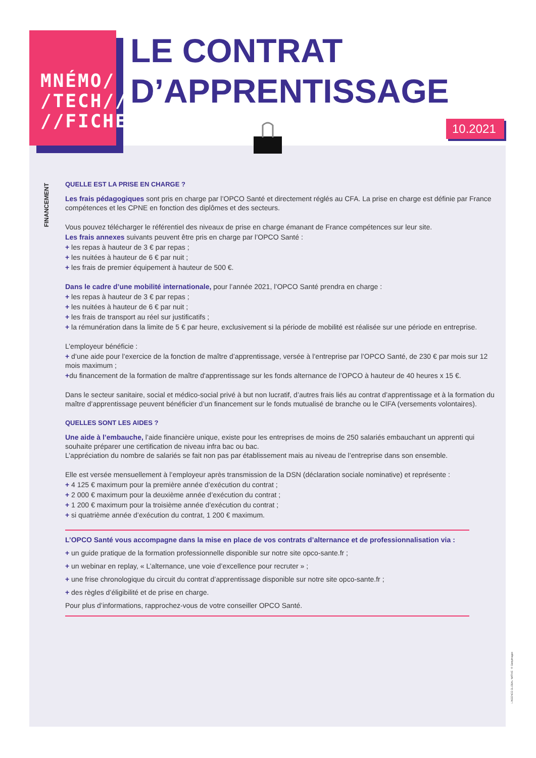MNÉMO/
/TECH///
//FICHE/
LE CONTRAT
D’APPRENTISSAGE
10.2021
FINANCEMENT
QUELLE EST LA PRISE EN CHARGE ?
Les frais pédagogiques sont pris en charge par l’OPCO Santé et directement réglés au CFA. La prise en charge est définie par France compétences et les CPNE en fonction des diplômes et des secteurs.
Vous pouvez télécharger le référentiel des niveaux de prise en charge émanant de France compétences sur leur site.
Les frais annexes suivants peuvent être pris en charge par l’OPCO Santé :
+ les repas à hauteur de 3 € par repas ;
+ les nuitées à hauteur de 6 € par nuit ;
+ les frais de premier équipement à hauteur de 500 €.
Dans le cadre d’une mobilité internationale, pour l’année 2021, l’OPCO Santé prendra en charge :
+ les repas à hauteur de 3 € par repas ;
+ les nuitées à hauteur de 6 € par nuit ;
+ les frais de transport au réel sur justificatifs ;
+ la rémunération dans la limite de 5 € par heure, exclusivement si la période de mobilité est réalisée sur une période en entreprise.
L’employeur bénéficie :
+ d’une aide pour l’exercice de la fonction de maître d’apprentissage, versée à l’entreprise par l’OPCO Santé, de 230 € par mois sur 12 mois maximum ;
+du financement de la formation de maître d'apprentissage sur les fonds alternance de l’OPCO à hauteur de 40 heures x 15 €.
Dans le secteur sanitaire, social et médico-social privé à but non lucratif, d’autres frais liés au contrat d’apprentissage et à la formation du maître d’apprentissage peuvent bénéficier d’un financement sur le fonds mutualisé de branche ou le CIFA (versements volontaires).
QUELLES SONT LES AIDES ?
Une aide à l’embauche, l’aide financière unique, existe pour les entreprises de moins de 250 salariés embauchant un apprenti qui souhaite préparer une certification de niveau infra bac ou bac.
L’appréciation du nombre de salariés se fait non pas par établissement mais au niveau de l’entreprise dans son ensemble.
Elle est versée mensuellement à l’employeur après transmission de la DSN (déclaration sociale nominative) et représente :
+ 4 125 € maximum pour la première année d’exécution du contrat ;
+ 2 000 € maximum pour la deuxième année d’exécution du contrat ;
+ 1 200 € maximum pour la troisième année d’exécution du contrat ;
+ si quatrième année d’exécution du contrat, 1 200 € maximum.
L’OPCO Santé vous accompagne dans la mise en place de vos contrats d’alternance et de professionnalisation via :
+ un guide pratique de la formation professionnelle disponible sur notre site opco-sante.fr ;
+ un webinar en replay, « L’alternance, une voie d’excellence pour recruter » ;
+ une frise chronologique du circuit du contrat d’apprentissage disponible sur notre site opco-sante.fr ;
+ des règles d’éligibilité et de prise en charge.
Pour plus d’informations, rapprochez-vous de votre conseiller OPCO Santé.
L’AGENCE GLOBAL NATIVE © Gettyimages